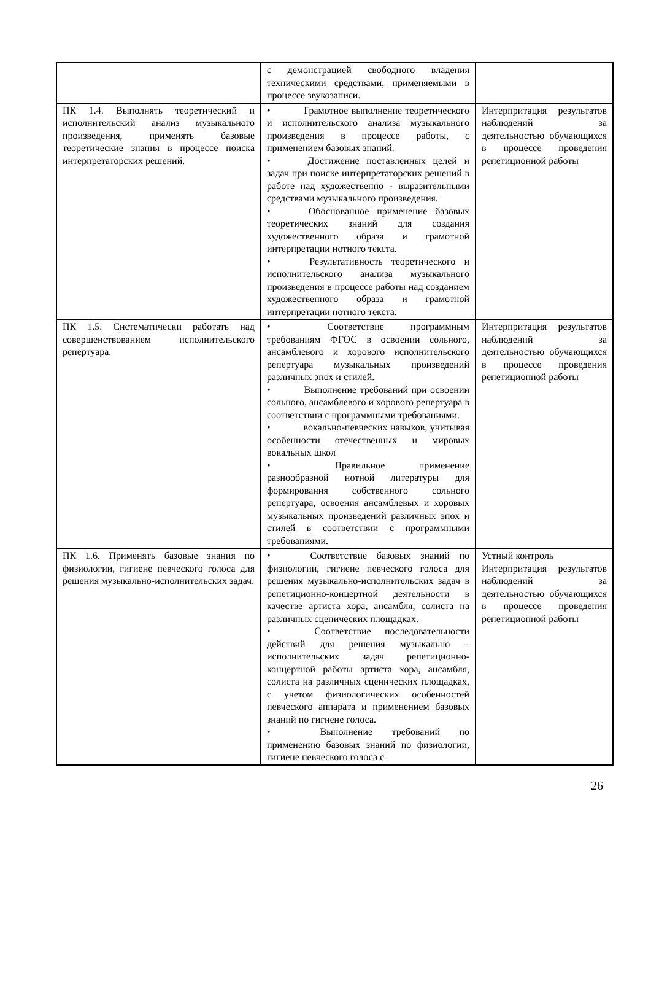| | с демонстрацией свободного владения техническими средствами, применяемыми в процессе звукозаписи. | |
| ПК 1.4. Выполнять теоретический и исполнительский анализ музыкального произведения, применять базовые теоретические знания в процессе поиска интерпретаторских решений. | • Грамотное выполнение теоретического и исполнительского анализа музыкального произведения в процессе работы, с применением базовых знаний. • Достижение поставленных целей и задач при поиске интерпретаторских решений в работе над художественно - выразительными средствами музыкального произведения. • Обоснованное применение базовых теоретических знаний для создания художественного образа и грамотной интерпретации нотного текста. • Результативность теоретического и исполнительского анализа музыкального произведения в процессе работы над созданием художественного образа и грамотной интерпретации нотного текста. | Интерпритация результатов наблюдений за деятельностью обучающихся в процессе проведения репетиционной работы |
| ПК 1.5. Систематически работать над совершенствованием исполнительского репертуара. | • Соответствие программным требованиям ФГОС в освоении сольного, ансамблевого и хорового исполнительского репертуара музыкальных произведений различных эпох и стилей. • Выполнение требований при освоении сольного, ансамблевого и хорового репертуара в соответствии с программными требованиями. • вокально-певческих навыков, учитывая особенности отечественных и мировых вокальных школ • Правильное применение разнообразной нотной литературы для формирования собственного сольного репертуара, освоения ансамблевых и хоровых музыкальных произведений различных эпох и стилей в соответствии с программными требованиями. | Интерпритация результатов наблюдений за деятельностью обучающихся в процессе проведения репетиционной работы |
| ПК 1.6. Применять базовые знания по физиологии, гигиене певческого голоса для решения музыкально-исполнительских задач. | • Соответствие базовых знаний по физиологии, гигиене певческого голоса для решения музыкально-исполнительских задач в репетиционно-концертной деятельности в качестве артиста хора, ансамбля, солиста на различных сценических площадках. • Соответствие последовательности действий для решения музыкально – исполнительских задач репетиционно-концертной работы артиста хора, ансамбля, солиста на различных сценических площадках, с учетом физиологических особенностей певческого аппарата и применением базовых знаний по гигиене голоса. • Выполнение требований по применению базовых знаний по физиологии, гигиене певческого голоса с | Устный контроль Интерпритация результатов наблюдений за деятельностью обучающихся в процессе проведения репетиционной работы |
26